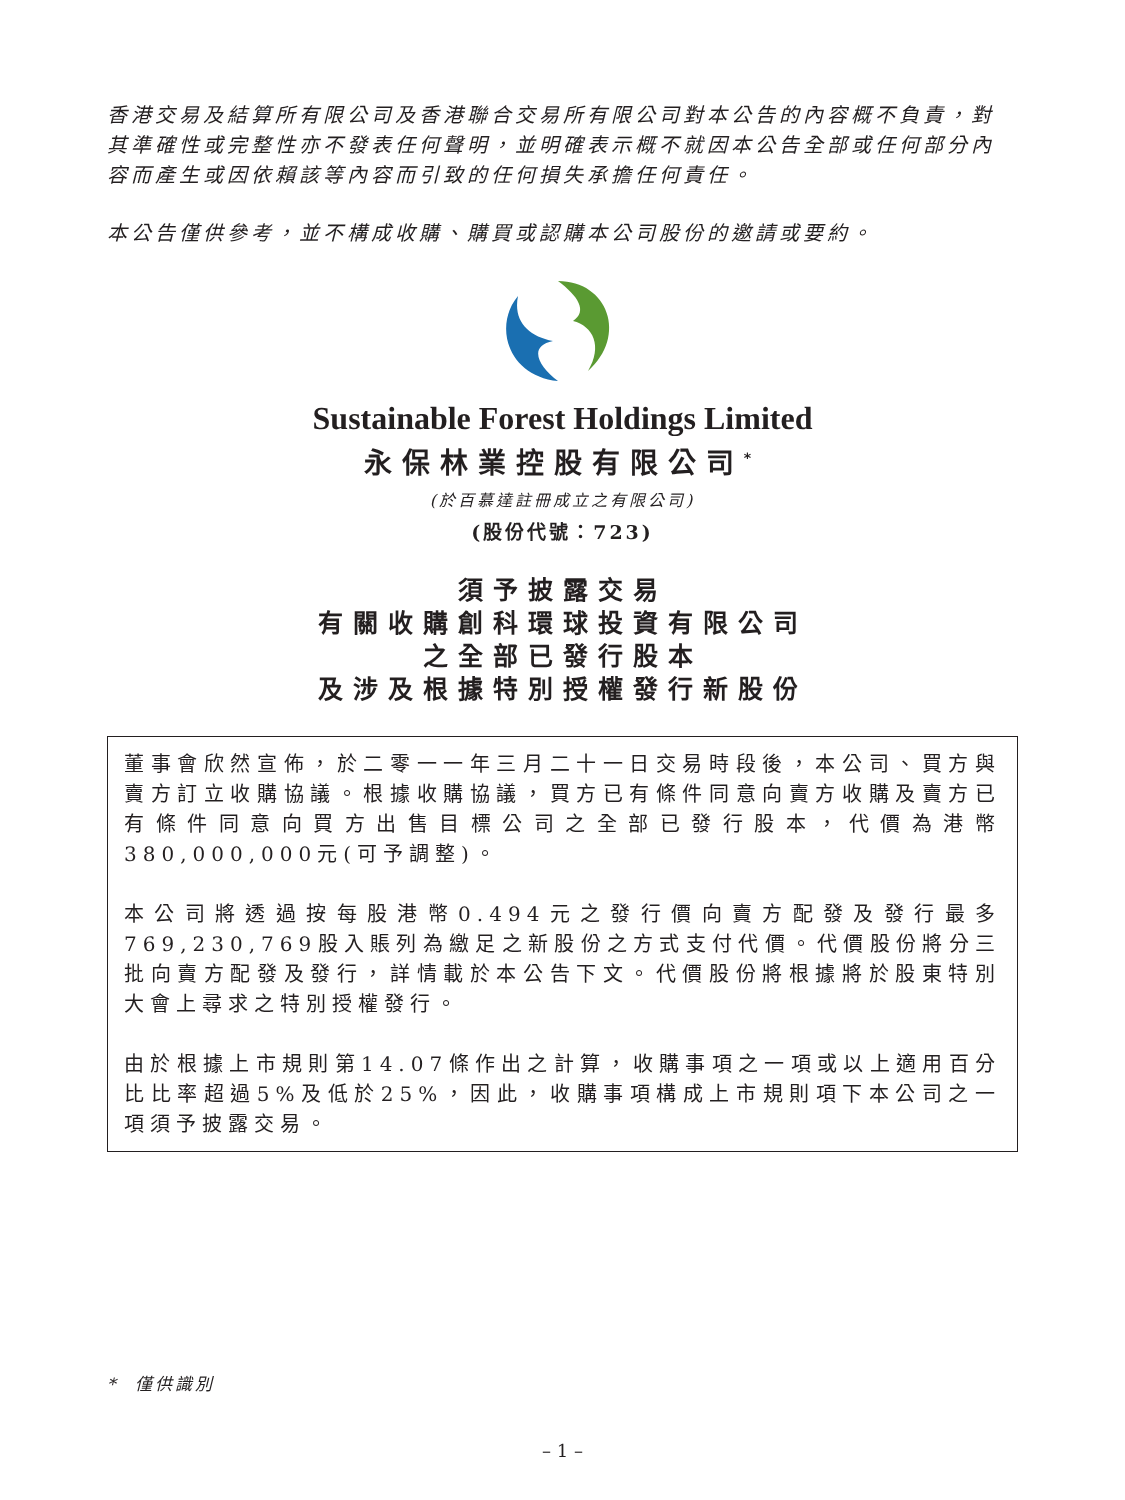香港交易及結算所有限公司及香港聯合交易所有限公司對本公告的內容概不負責，對其準確性或完整性亦不發表任何聲明，並明確表示概不就因本公告全部或任何部分內容而產生或因依賴該等內容而引致的任何損失承擔任何責任。
本公告僅供參考，並不構成收購、購買或認購本公司股份的邀請或要約。
Sustainable Forest Holdings Limited
永保林業控股有限公司<sup>*</sup>
(於百慕達註冊成立之有限公司)
(股份代號：723)
須予披露交易
有關收購創科環球投資有限公司
之全部已發行股本
及涉及根據特別授權發行新股份
董事會欣然宣佈，於二零一一年三月二十一日交易時段後，本公司、買方與賣方訂立收購協議。根據收購協議，買方已有條件同意向賣方收購及賣方已有條件同意向買方出售目標公司之全部已發行股本，代價為港幣380,000,000元(可予調整)。
本公司將透過按每股港幣0.494元之發行價向賣方配發及發行最多769,230,769股入賬列為繳足之新股份之方式支付代價。代價股份將分三批向賣方配發及發行，詳情載於本公告下文。代價股份將根據將於股東特別大會上尋求之特別授權發行。
由於根據上市規則第14.07條作出之計算，收購事項之一項或以上適用百分比比率超過5%及低於25%，因此，收購事項構成上市規則項下本公司之一項須予披露交易。
* 僅供識別
– 1 –